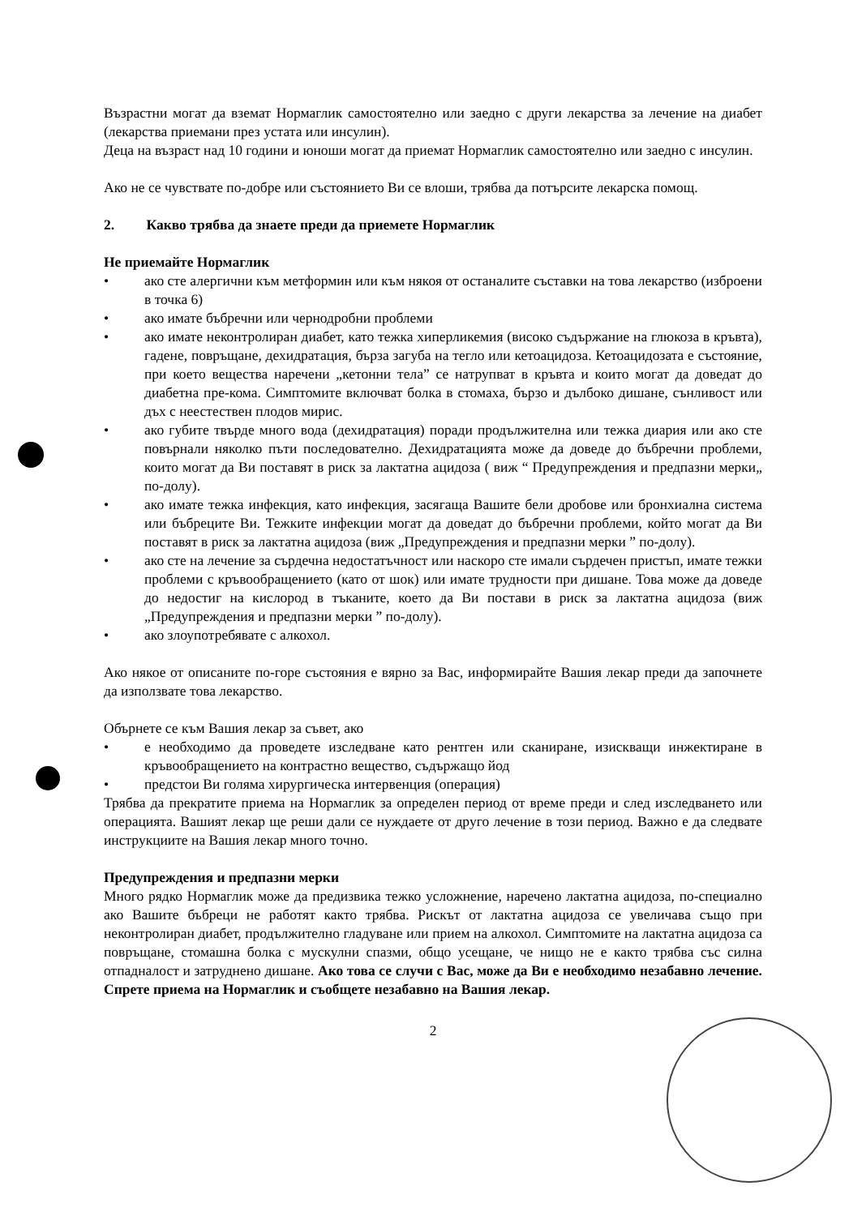Възрастни могат да вземат Нормаглик самостоятелно или заедно с други лекарства за лечение на диабет (лекарства приемани през устата или инсулин).
Деца на възраст над 10 години и юноши могат да приемат Нормаглик самостоятелно или заедно с инсулин.
Ако не се чувствате по-добре или състоянието Ви се влоши, трябва да потърсите лекарска помощ.
2. Какво трябва да знаете преди да приемете Нормаглик
Не приемайте Нормаглик
• ако сте алергични към метформин или към някоя от останалите съставки на това лекарство (изброени в точка 6)
• ако имате бъбречни или чернодробни проблеми
• ако имате неконтролиран диабет, като тежка хиперликемия (високо съдържание на глюкоза в кръвта), гадене, повръщане, дехидратация, бърза загуба на тегло или кетоацидоза. Кетоацидозата е състояние, при което вещества наречени „кетонни тела” се натрупват в кръвта и които могат да доведат до диабетна пре-кома. Симптомите включват болка в стомаха, бързо и дълбоко дишане, сънливост или дъх с неестествен плодов мирис.
• ако губите твърде много вода (дехидратация) поради продължителна или тежка диария или ако сте повърнали няколко пъти последователно. Дехидратацията може да доведе до бъбречни проблеми, които могат да Ви поставят в риск за лактатна ацидоза ( виж “ Предупреждения и предпазни мерки„ по-долу).
• ако имате тежка инфекция, като инфекция, засягаща Вашите бели дробове или бронхиална система или бъбреците Ви. Тежките инфекции могат да доведат до бъбречни проблеми, който могат да Ви поставят в риск за лактатна ацидоза (виж „Предупреждения и предпазни мерки ” по-долу).
• ако сте на лечение за сърдечна недостатъчност или наскоро сте имали сърдечен пристъп, имате тежки проблеми с кръвообращението (като от шок) или имате трудности при дишане. Това може да доведе до недостиг на кислород в тъканите, което да Ви постави в риск за лактатна ацидоза (виж „Предупреждения и предпазни мерки ” по-долу).
• ако злоупотребявате с алкохол.
Ако някое от описаните по-горе състояния е вярно за Вас, информирайте Вашия лекар преди да започнете да използвате това лекарство.
Обърнете се към Вашия лекар за съвет, ако
• е необходимо да проведете изследване като рентген или сканиране, изискващи инжектиране в кръвообращението на контрастно вещество, съдържащо йод
• предстои Ви голяма хирургическа интервенция (операция)
Трябва да прекратите приема на Нормаглик за определен период от време преди и след изследването или операцията. Вашият лекар ще реши дали се нуждаете от друго лечение в този период. Важно е да следвате инструкциите на Вашия лекар много точно.
Предупреждения и предпазни мерки
Много рядко Нормаглик може да предизвика тежко усложнение, наречено лактатна ацидоза, по-специално ако Вашите бъбреци не работят както трябва. Рискът от лактатна ацидоза се увеличава също при неконтролиран диабет, продължително гладуване или прием на алкохол. Симптомите на лактатна ацидоза са повръщане, стомашна болка с мускулни спазми, общо усещане, че нищо не е както трябва със силна отпадналост и затруднено дишане. Ако това се случи с Вас, може да Ви е необходимо незабавно лечение. Спрете приема на Нормаглик и съобщете незабавно на Вашия лекар.
2